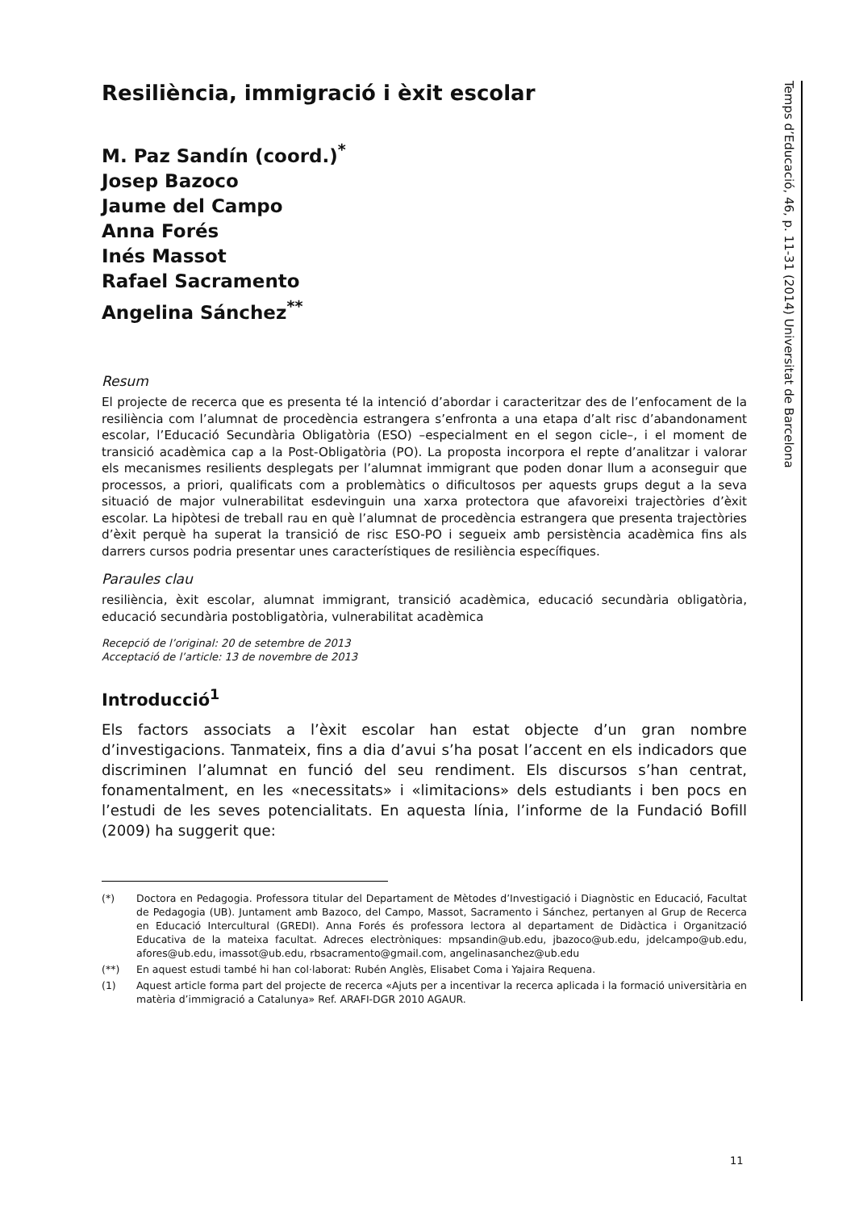Resiliència, immigració i èxit escolar
M. Paz Sandín (coord.)<sup>*</sup>
Josep Bazoco
Jaume del Campo
Anna Forés
Inés Massot
Rafael Sacramento
Angelina Sánchez<sup>**</sup>
Resum
El projecte de recerca que es presenta té la intenció d’abordar i caracteritzar des de l’enfocament de la resiliència com l’alumnat de procedència estrangera s’enfronta a una etapa d’alt risc d’abandonament escolar, l’Educació Secundària Obligatòria (ESO) –especialment en el segon cicle–, i el moment de transició acadèmica cap a la Post-Obligatòria (PO). La proposta incorpora el repte d’analitzar i valorar els mecanismes resilients desplegats per l’alumnat immigrant que poden donar llum a aconseguir que processos, a priori, qualificats com a problemàtics o dificultosos per aquests grups degut a la seva situació de major vulnerabilitat esdevinguin una xarxa protectora que afavoreixi trajectòries d’èxit escolar. La hipòtesi de treball rau en què l’alumnat de procedència estrangera que presenta trajectòries d’èxit perquè ha superat la transició de risc ESO-PO i segueix amb persistència acadèmica fins als darrers cursos podria presentar unes característiques de resiliència específiques.
Paraules clau
resiliència, èxit escolar, alumnat immigrant, transició acadèmica, educació secundària obligatòria, educació secundària postobligatòria, vulnerabilitat acadèmica
Recepció de l’original: 20 de setembre de 2013
Acceptació de l’article: 13 de novembre de 2013
Introducció<sup>1</sup>
Els factors associats a l’èxit escolar han estat objecte d’un gran nombre d’investigacions. Tanmateix, fins a dia d’avui s’ha posat l’accent en els indicadors que discriminen l’alumnat en funció del seu rendiment. Els discursos s’han centrat, fonamentalment, en les «necessitats» i «limitacions» dels estudiants i ben pocs en l’estudi de les seves potencialitats. En aquesta línia, l’informe de la Fundació Bofill (2009) ha suggerit que:
(*) Doctora en Pedagogia. Professora titular del Departament de Mètodes d’Investigació i Diagnòstic en Educació, Facultat de Pedagogia (UB). Juntament amb Bazoco, del Campo, Massot, Sacramento i Sánchez, pertanyen al Grup de Recerca en Educació Intercultural (GREDI). Anna Forés és professora lectora al departament de Didàctica i Organització Educativa de la mateixa facultat. Adreces electròniques: mpsandin@ub.edu, jbazoco@ub.edu, jdelcampo@ub.edu, afores@ub.edu, imassot@ub.edu, rbsacramento@gmail.com, angelinasanchez@ub.edu
(**) En aquest estudi també hi han col·laborat: Rubén Anglès, Elisabet Coma i Yajaira Requena.
(1) Aquest article forma part del projecte de recerca «Ajuts per a incentivar la recerca aplicada i la formació universitària en matèria d’immigració a Catalunya» Ref. ARAFI-DGR 2010 AGAUR.
Temps d’Educació, 46, p. 11-31 (2014) Universitat de Barcelona
11